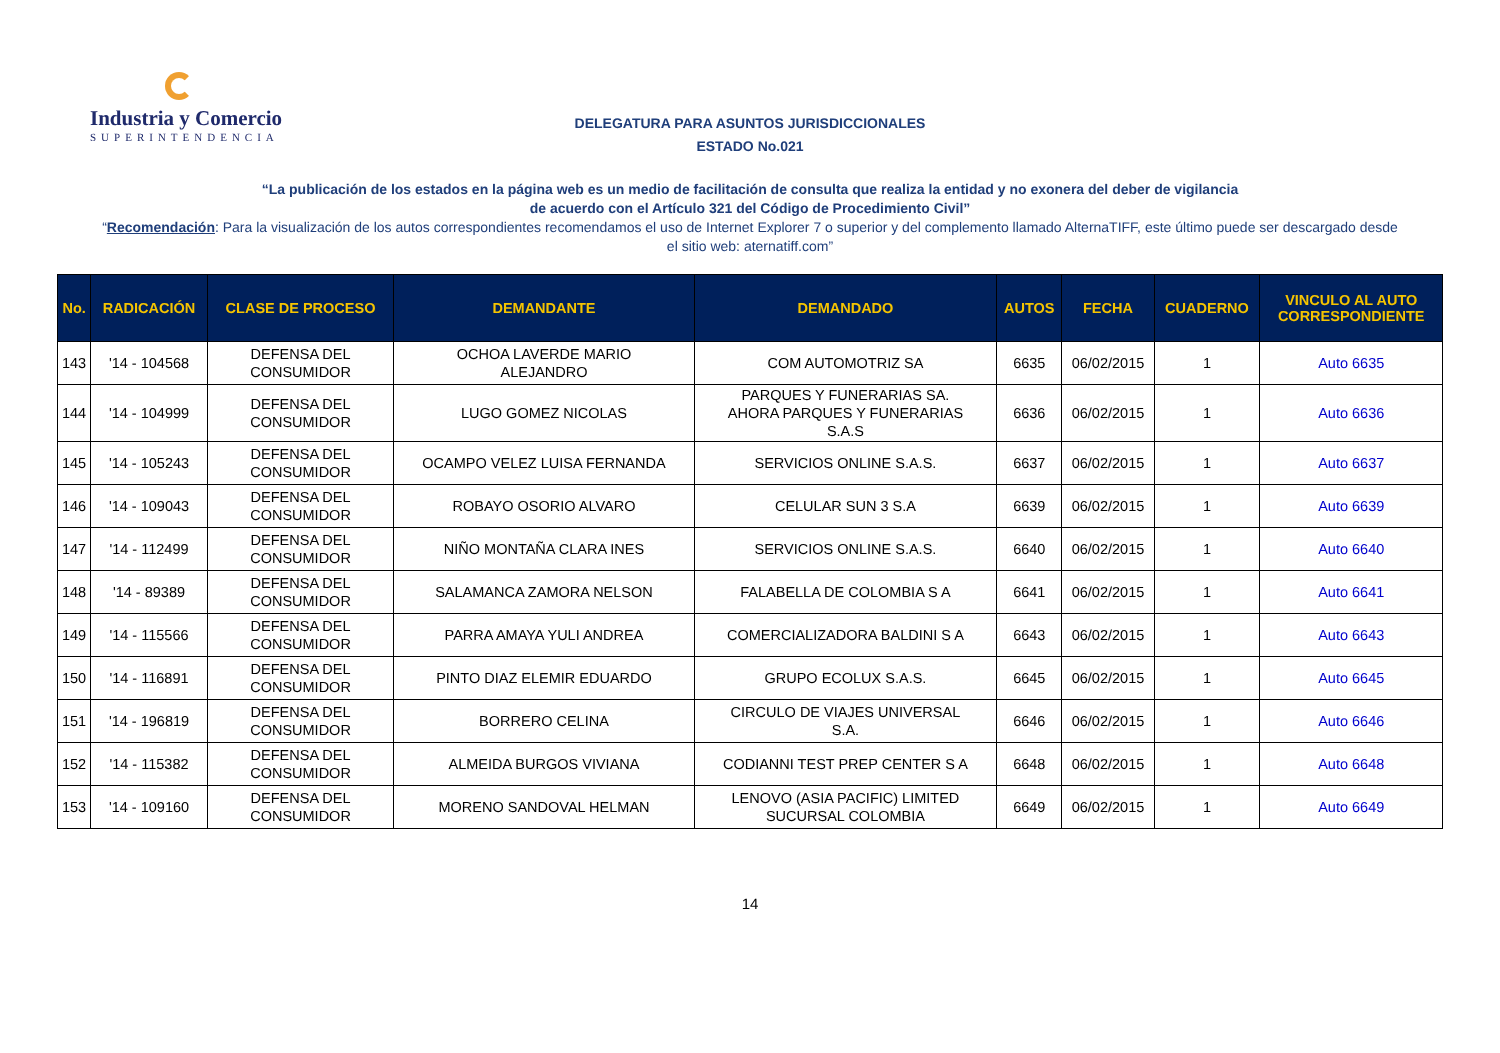Industria y Comercio
SUPERINTENDENCIA
DELEGATURA PARA ASUNTOS JURISDICCIONALES
ESTADO No.021
“La publicación de los estados en la página web es un medio de facilitación de consulta que realiza la entidad y no exonera del deber de vigilancia
de acuerdo con el Artículo 321 del Código de Procedimiento Civil”
“Recomendación: Para la visualización de los autos correspondientes recomendamos el uso de Internet Explorer 7 o superior y del complemento llamado AlternaTIFF, este último puede ser descargado desde el sitio web: aternatiff.com”
| No. | RADICACIÓN | CLASE DE PROCESO | DEMANDANTE | DEMANDADO | AUTOS | FECHA | CUADERNO | VINCULO AL AUTO CORRESPONDIENTE |
| --- | --- | --- | --- | --- | --- | --- | --- | --- |
| 143 | '14 - 104568 | DEFENSA DEL CONSUMIDOR | OCHOA LAVERDE MARIO ALEJANDRO | COM AUTOMOTRIZ SA | 6635 | 06/02/2015 | 1 | Auto 6635 |
| 144 | '14 - 104999 | DEFENSA DEL CONSUMIDOR | LUGO GOMEZ NICOLAS | PARQUES Y FUNERARIAS SA. AHORA PARQUES Y FUNERARIAS S.A.S | 6636 | 06/02/2015 | 1 | Auto 6636 |
| 145 | '14 - 105243 | DEFENSA DEL CONSUMIDOR | OCAMPO VELEZ LUISA FERNANDA | SERVICIOS ONLINE S.A.S. | 6637 | 06/02/2015 | 1 | Auto 6637 |
| 146 | '14 - 109043 | DEFENSA DEL CONSUMIDOR | ROBAYO OSORIO ALVARO | CELULAR SUN 3 S.A | 6639 | 06/02/2015 | 1 | Auto 6639 |
| 147 | '14 - 112499 | DEFENSA DEL CONSUMIDOR | NIÑO MONTAÑA CLARA INES | SERVICIOS ONLINE S.A.S. | 6640 | 06/02/2015 | 1 | Auto 6640 |
| 148 | '14 - 89389 | DEFENSA DEL CONSUMIDOR | SALAMANCA ZAMORA NELSON | FALABELLA DE COLOMBIA S A | 6641 | 06/02/2015 | 1 | Auto 6641 |
| 149 | '14 - 115566 | DEFENSA DEL CONSUMIDOR | PARRA AMAYA YULI ANDREA | COMERCIALIZADORA BALDINI S A | 6643 | 06/02/2015 | 1 | Auto 6643 |
| 150 | '14 - 116891 | DEFENSA DEL CONSUMIDOR | PINTO DIAZ ELEMIR EDUARDO | GRUPO ECOLUX S.A.S. | 6645 | 06/02/2015 | 1 | Auto 6645 |
| 151 | '14 - 196819 | DEFENSA DEL CONSUMIDOR | BORRERO CELINA | CIRCULO DE VIAJES UNIVERSAL S.A. | 6646 | 06/02/2015 | 1 | Auto 6646 |
| 152 | '14 - 115382 | DEFENSA DEL CONSUMIDOR | ALMEIDA BURGOS VIVIANA | CODIANNI TEST PREP CENTER S A | 6648 | 06/02/2015 | 1 | Auto 6648 |
| 153 | '14 - 109160 | DEFENSA DEL CONSUMIDOR | MORENO SANDOVAL HELMAN | LENOVO (ASIA PACIFIC) LIMITED SUCURSAL COLOMBIA | 6649 | 06/02/2015 | 1 | Auto 6649 |
14